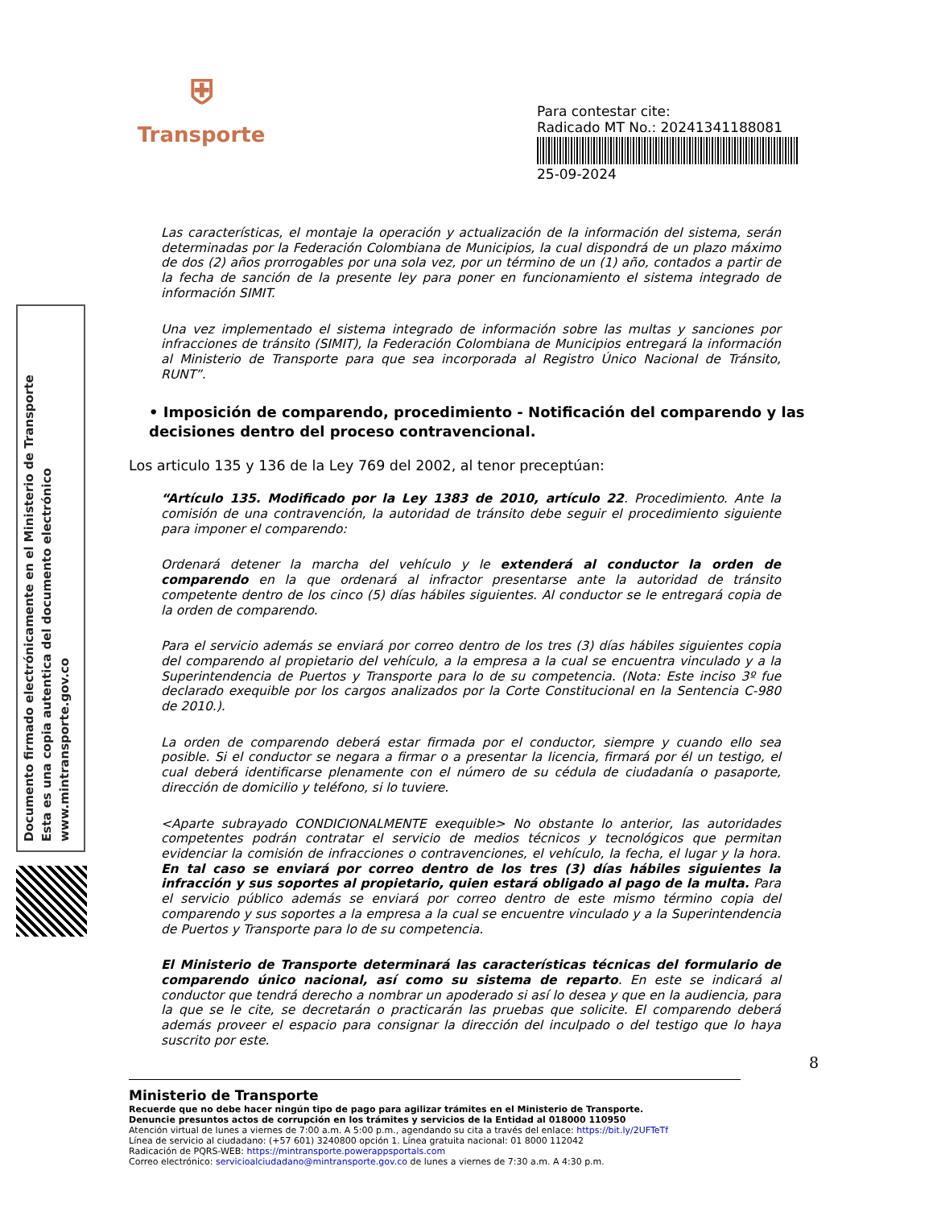⛨
Transporte
Para contestar cite:
Radicado MT No.: 20241341188081
25-09-2024
Documento firmado electrónicamente en el Ministerio de Transporte
Esta es una copia autentica del documento electrónico
www.mintransporte.gov.co
Las características, el montaje la operación y actualización de la información del sistema, serán determinadas por la Federación Colombiana de Municipios, la cual dispondrá de un plazo máximo de dos (2) años prorrogables por una sola vez, por un término de un (1) año, contados a partir de la fecha de sanción de la presente ley para poner en funcionamiento el sistema integrado de información SIMIT.
Una vez implementado el sistema integrado de información sobre las multas y sanciones por infracciones de tránsito (SIMIT), la Federación Colombiana de Municipios entregará la información al Ministerio de Transporte para que sea incorporada al Registro Único Nacional de Tránsito, RUNT”.
• Imposición de comparendo, procedimiento - Notificación del comparendo y las decisiones dentro del proceso contravencional.
Los articulo 135 y 136 de la Ley 769 del 2002, al tenor preceptúan:
“Artículo 135. Modificado por la Ley 1383 de 2010, artículo 22. Procedimiento. Ante la comisión de una contravención, la autoridad de tránsito debe seguir el procedimiento siguiente para imponer el comparendo:
Ordenará detener la marcha del vehículo y le extenderá al conductor la orden de comparendo en la que ordenará al infractor presentarse ante la autoridad de tránsito competente dentro de los cinco (5) días hábiles siguientes. Al conductor se le entregará copia de la orden de comparendo.
Para el servicio además se enviará por correo dentro de los tres (3) días hábiles siguientes copia del comparendo al propietario del vehículo, a la empresa a la cual se encuentra vinculado y a la Superintendencia de Puertos y Transporte para lo de su competencia. (Nota: Este inciso 3º fue declarado exequible por los cargos analizados por la Corte Constitucional en la Sentencia C-980 de 2010.).
La orden de comparendo deberá estar firmada por el conductor, siempre y cuando ello sea posible. Si el conductor se negara a firmar o a presentar la licencia, firmará por él un testigo, el cual deberá identificarse plenamente con el número de su cédula de ciudadanía o pasaporte, dirección de domicilio y teléfono, si lo tuviere.
<Aparte subrayado CONDICIONALMENTE exequible> No obstante lo anterior, las autoridades competentes podrán contratar el servicio de medios técnicos y tecnológicos que permitan evidenciar la comisión de infracciones o contravenciones, el vehículo, la fecha, el lugar y la hora. En tal caso se enviará por correo dentro de los tres (3) días hábiles siguientes la infracción y sus soportes al propietario, quien estará obligado al pago de la multa. Para el servicio público además se enviará por correo dentro de este mismo término copia del comparendo y sus soportes a la empresa a la cual se encuentre vinculado y a la Superintendencia de Puertos y Transporte para lo de su competencia.
El Ministerio de Transporte determinará las características técnicas del formulario de comparendo único nacional, así como su sistema de reparto. En este se indicará al conductor que tendrá derecho a nombrar un apoderado si así lo desea y que en la audiencia, para la que se le cite, se decretarán o practicarán las pruebas que solicite. El comparendo deberá además proveer el espacio para consignar la dirección del inculpado o del testigo que lo haya suscrito por este.
8
Ministerio de Transporte
Recuerde que no debe hacer ningún tipo de pago para agilizar trámites en el Ministerio de Transporte.
Denuncie presuntos actos de corrupción en los trámites y servicios de la Entidad al 018000 110950
Atención virtual de lunes a viernes de 7:00 a.m. A 5:00 p.m., agendando su cita a través del enlace: https://bit.ly/2UFTeTf
Línea de servicio al ciudadano: (+57 601) 3240800 opción 1. Línea gratuita nacional: 01 8000 112042
Radicación de PQRS-WEB: https://mintransporte.powerappsportals.com
Correo electrónico: servicioalciudadano@mintransporte.gov.co de lunes a viernes de 7:30 a.m. A 4:30 p.m.